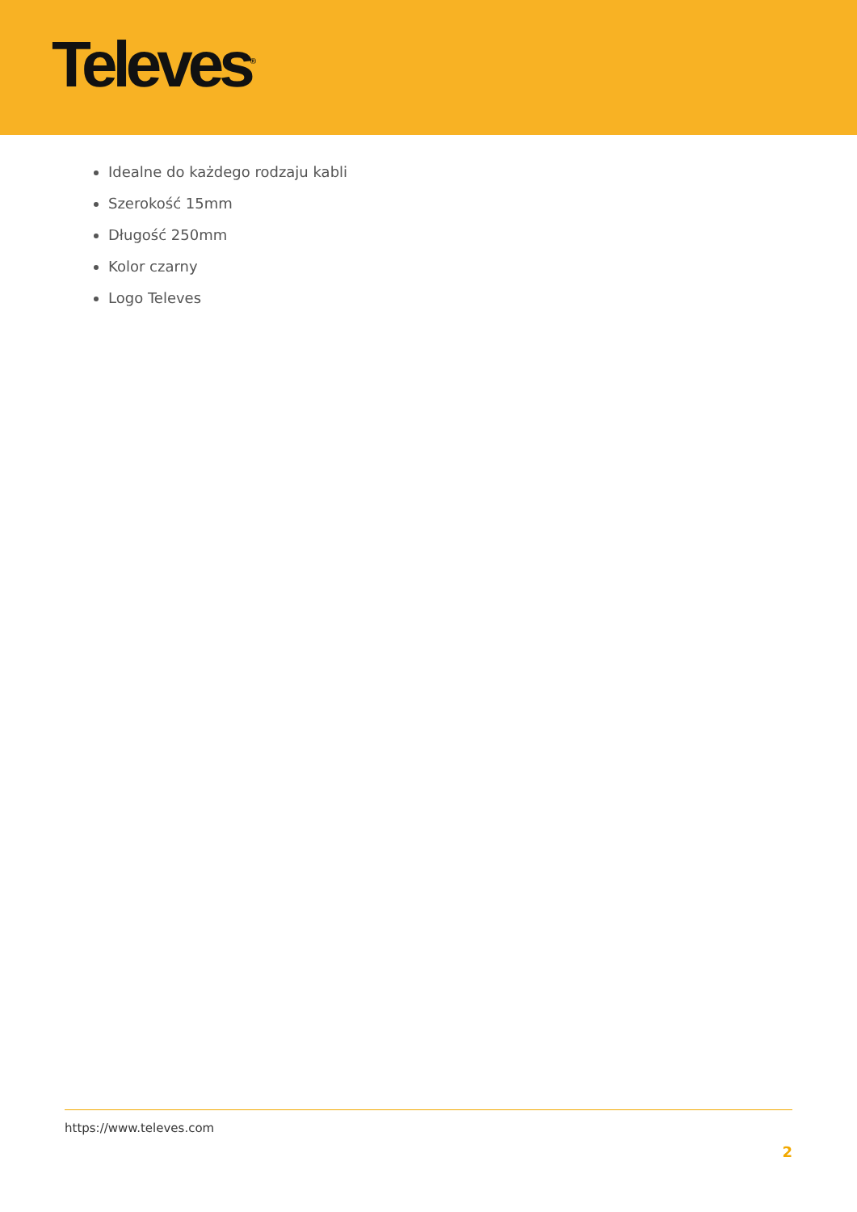Televes<sup>®</sup>
Idealne do każdego rodzaju kabli
Szerokość 15mm
Długość 250mm
Kolor czarny
Logo Televes
https://www.televes.com
2